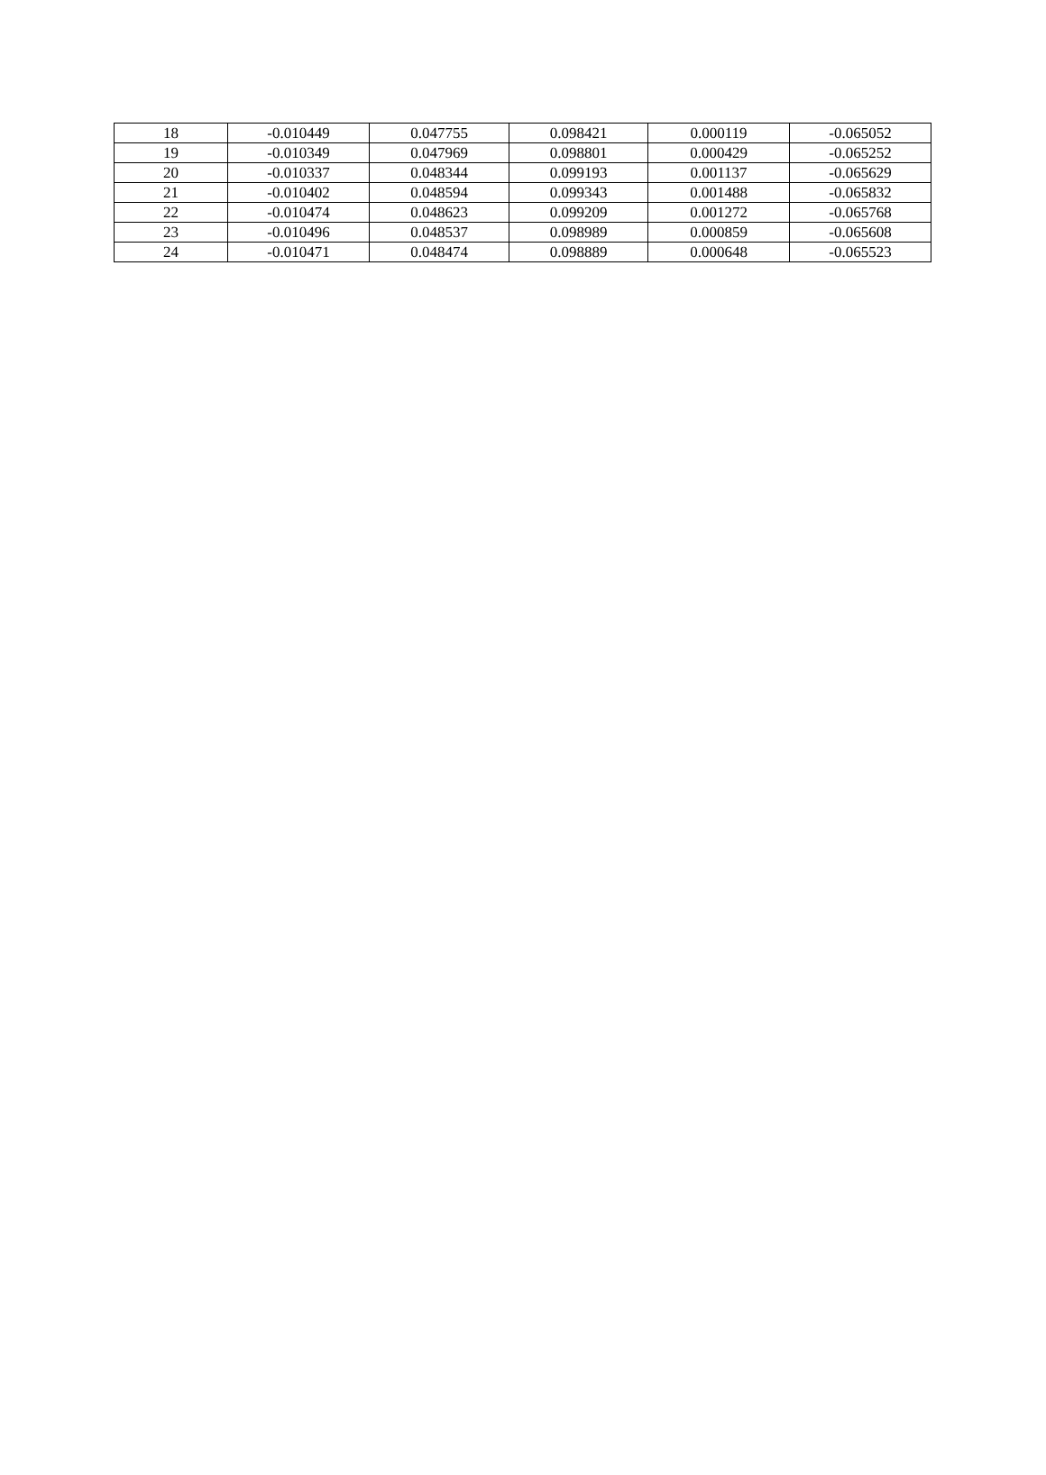| 18 | -0.010449 | 0.047755 | 0.098421 | 0.000119 | -0.065052 |
| 19 | -0.010349 | 0.047969 | 0.098801 | 0.000429 | -0.065252 |
| 20 | -0.010337 | 0.048344 | 0.099193 | 0.001137 | -0.065629 |
| 21 | -0.010402 | 0.048594 | 0.099343 | 0.001488 | -0.065832 |
| 22 | -0.010474 | 0.048623 | 0.099209 | 0.001272 | -0.065768 |
| 23 | -0.010496 | 0.048537 | 0.098989 | 0.000859 | -0.065608 |
| 24 | -0.010471 | 0.048474 | 0.098889 | 0.000648 | -0.065523 |